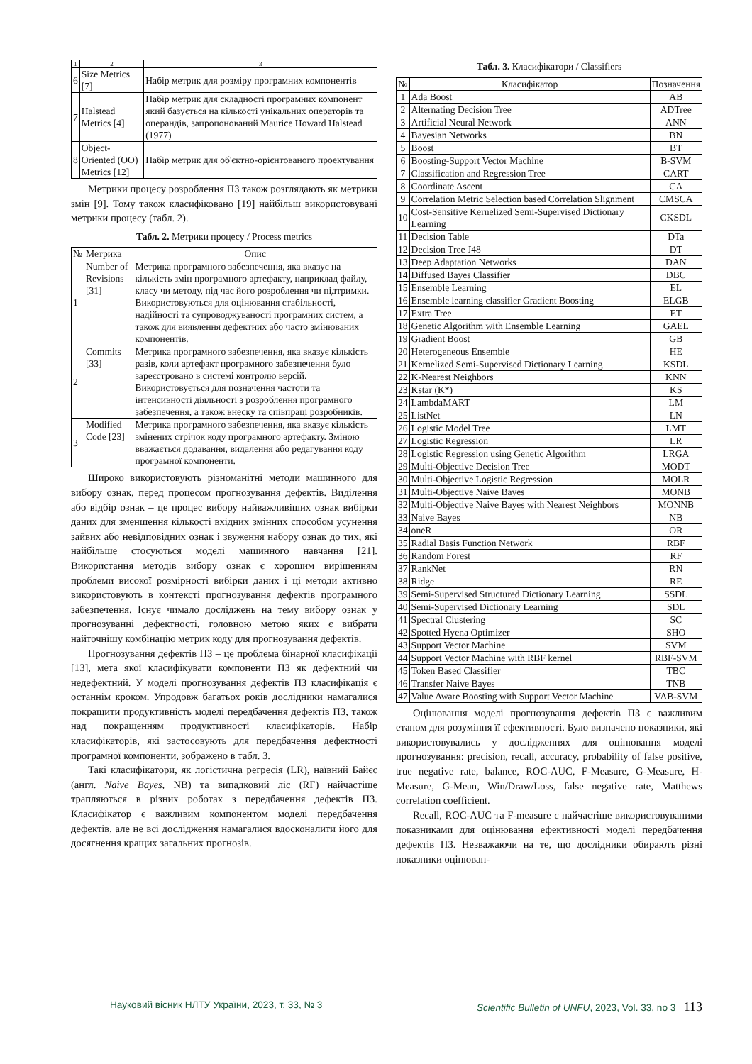| 1 | 2 | 3 |
| 6 | Size Metrics [7] | Набір метрик для розміру програмних компонентів |
| 7 | Halstead Metrics [4] | Набір метрик для складності програмних компонент який базується на кількості унікальних операторів та операндів, запропонований Maurice Howard Halstead (1977) |
| 8 | Object-Oriented (OO) Metrics [12] | Набір метрик для об'єктно-орієнтованого проектування |
Метрики процесу розроблення ПЗ також розглядають як метрики змін [9]. Тому також класифіковано [19] найбільш використовувані метрики процесу (табл. 2).
Табл. 2. Метрики процесу / Process metrics
| № | Метрика | Опис |
| 1 | Number of Revisions [31] | Метрика програмного забезпечення, яка вказує на кількість змін програмного артефакту, наприклад файлу, класу чи методу, під час його розроблення чи підтримки. Використовуються для оцінювання стабільності, надійності та супроводжуваності програмних систем, а також для виявлення дефектних або часто змінюваних компонентів. |
| 2 | Commits [33] | Метрика програмного забезпечення, яка вказує кількість разів, коли артефакт програмного забезпечення було зареєстровано в системі контролю версій. Використовується для позначення частоти та інтенсивності діяльності з розроблення програмного забезпечення, а також внеску та співпраці розробників. |
| 3 | Modified Code [23] | Метрика програмного забезпечення, яка вказує кількість змінених стрічок коду програмного артефакту. Зміною вважається додавання, видалення або редагування коду програмної компоненти. |
Широко використовують різноманітні методи машинного для вибору ознак, перед процесом прогнозування дефектів. Виділення або відбір ознак – це процес вибору найважливіших ознак вибірки даних для зменшення кількості вхідних змінних способом усунення зайвих або невідповідних ознак і звуження набору ознак до тих, які найбільше стосуються моделі машинного навчання [21]. Використання методів вибору ознак є хорошим вирішенням проблеми високої розмірності вибірки даних і ці методи активно використовують в контексті прогнозування дефектів програмного забезпечення. Існує чимало досліджень на тему вибору ознак у прогнозуванні дефектності, головною метою яких є вибрати найточнішу комбінацію метрик коду для прогнозування дефектів.
Прогнозування дефектів ПЗ – це проблема бінарної класифікації [13], мета якої класифікувати компоненти ПЗ як дефектний чи недефектний. У моделі прогнозування дефектів ПЗ класифікація є останнім кроком. Упродовж багатьох років дослідники намагалися покращити продуктивність моделі передбачення дефектів ПЗ, також над покращенням продуктивності класифікаторів. Набір класифікаторів, які застосовують для передбачення дефектності програмної компоненти, зображено в табл. 3.
Такі класифікатори, як логістична регресія (LR), наївний Байєс (англ. Naive Bayes, NB) та випадковий ліс (RF) найчастіше трапляються в різних роботах з передбачення дефектів ПЗ. Класифікатор є важливим компонентом моделі передбачення дефектів, але не всі дослідження намагалися вдосконалити його для досягнення кращих загальних прогнозів.
Табл. 3. Класифікатори / Classifiers
| № | Класифікатор | Позначення |
| 1 | Ada Boost | AB |
| 2 | Alternating Decision Tree | ADTree |
| 3 | Artificial Neural Network | ANN |
| 4 | Bayesian Networks | BN |
| 5 | Boost | BT |
| 6 | Boosting-Support Vector Machine | B-SVM |
| 7 | Classification and Regression Tree | CART |
| 8 | Coordinate Ascent | CA |
| 9 | Correlation Metric Selection based Correlation Slignment | CMSCA |
| 10 | Cost-Sensitive Kernelized Semi-Supervised Dictionary Learning | CKSDL |
| 11 | Decision Table | DTa |
| 12 | Decision Tree J48 | DT |
| 13 | Deep Adaptation Networks | DAN |
| 14 | Diffused Bayes Classifier | DBC |
| 15 | Ensemble Learning | EL |
| 16 | Ensemble learning classifier Gradient Boosting | ELGB |
| 17 | Extra Tree | ET |
| 18 | Genetic Algorithm with Ensemble Learning | GAEL |
| 19 | Gradient Boost | GB |
| 20 | Heterogeneous Ensemble | HE |
| 21 | Kernelized Semi-Supervised Dictionary Learning | KSDL |
| 22 | K-Nearest Neighbors | KNN |
| 23 | Kstar (K*) | KS |
| 24 | LambdaMART | LM |
| 25 | ListNet | LN |
| 26 | Logistic Model Tree | LMT |
| 27 | Logistic Regression | LR |
| 28 | Logistic Regression using Genetic Algorithm | LRGA |
| 29 | Multi-Objective Decision Tree | MODT |
| 30 | Multi-Objective Logistic Regression | MOLR |
| 31 | Multi-Objective Naive Bayes | MONB |
| 32 | Multi-Objective Naive Bayes with Nearest Neighbors | MONNB |
| 33 | Naive Bayes | NB |
| 34 | oneR | OR |
| 35 | Radial Basis Function Network | RBF |
| 36 | Random Forest | RF |
| 37 | RankNet | RN |
| 38 | Ridge | RE |
| 39 | Semi-Supervised Structured Dictionary Learning | SSDL |
| 40 | Semi-Supervised Dictionary Learning | SDL |
| 41 | Spectral Clustering | SC |
| 42 | Spotted Hyena Optimizer | SHO |
| 43 | Support Vector Machine | SVM |
| 44 | Support Vector Machine with RBF kernel | RBF-SVM |
| 45 | Token Based Classifier | TBC |
| 46 | Transfer Naive Bayes | TNB |
| 47 | Value Aware Boosting with Support Vector Machine | VAB-SVM |
Оцінювання моделі прогнозування дефектів ПЗ є важливим етапом для розуміння її ефективності. Було визначено показники, які використовувались у дослідженнях для оцінювання моделі прогнозування: precision, recall, accuracy, probability of false positive, true negative rate, balance, ROC-AUC, F-Measure, G-Measure, H-Measure, G-Mean, Win/Draw/Loss, false negative rate, Matthews correlation coefficient.
Recall, ROC-AUC та F-measure є найчастіше використовуваними показниками для оцінювання ефективності моделі передбачення дефектів ПЗ. Незважаючи на те, що дослідники обирають різні показники оцінюван-
Науковий вісник НЛТУ України, 2023, т. 33, № 3 Scientific Bulletin of UNFU, 2023, Vol. 33, no 3 113